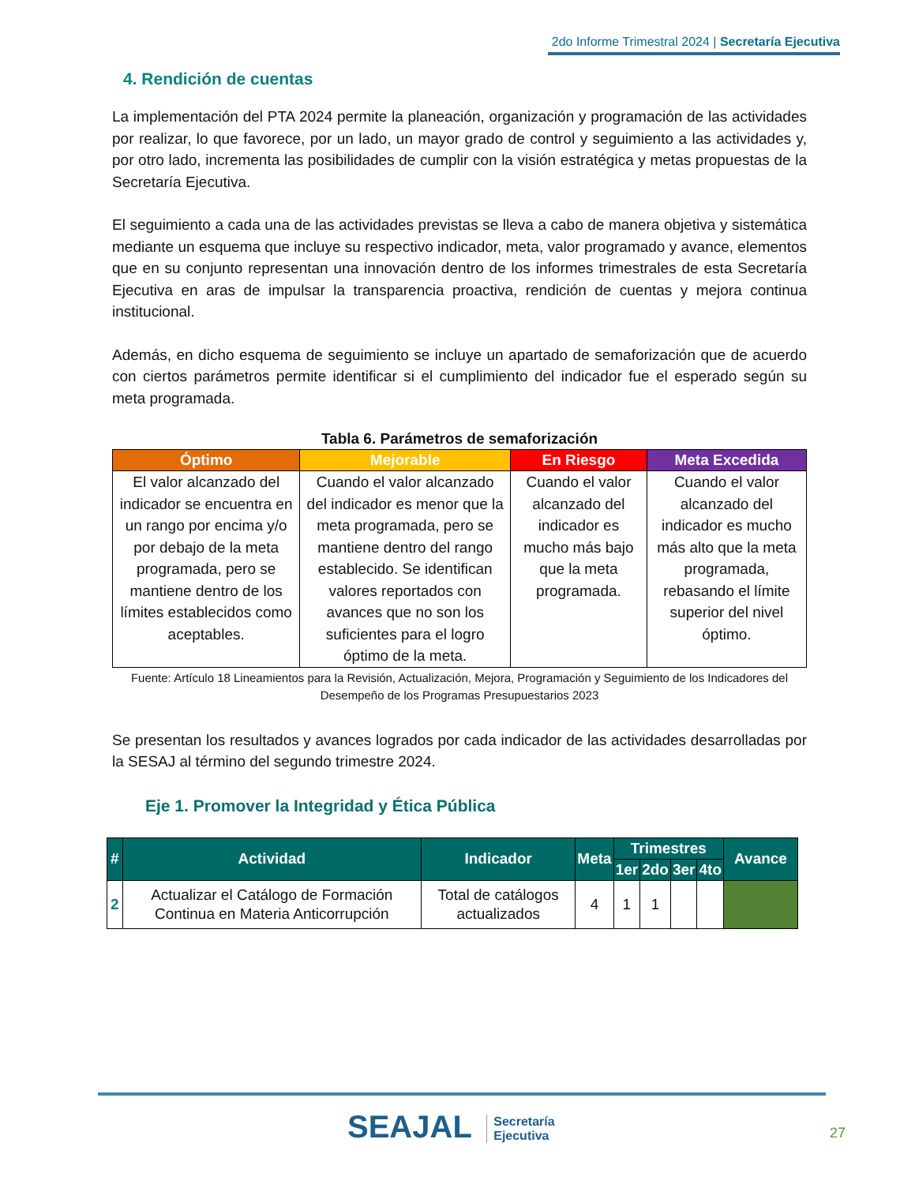2do Informe Trimestral 2024 | Secretaría Ejecutiva
4. Rendición de cuentas
La implementación del PTA 2024 permite la planeación, organización y programación de las actividades por realizar, lo que favorece, por un lado, un mayor grado de control y seguimiento a las actividades y, por otro lado, incrementa las posibilidades de cumplir con la visión estratégica y metas propuestas de la Secretaría Ejecutiva.
El seguimiento a cada una de las actividades previstas se lleva a cabo de manera objetiva y sistemática mediante un esquema que incluye su respectivo indicador, meta, valor programado y avance, elementos que en su conjunto representan una innovación dentro de los informes trimestrales de esta Secretaría Ejecutiva en aras de impulsar la transparencia proactiva, rendición de cuentas y mejora continua institucional.
Además, en dicho esquema de seguimiento se incluye un apartado de semaforización que de acuerdo con ciertos parámetros permite identificar si el cumplimiento del indicador fue el esperado según su meta programada.
Tabla 6. Parámetros de semaforización
| Óptimo | Mejorable | En Riesgo | Meta Excedida |
| --- | --- | --- | --- |
| El valor alcanzado del indicador se encuentra en un rango por encima y/o por debajo de la meta programada, pero se mantiene dentro de los límites establecidos como aceptables. | Cuando el valor alcanzado del indicador es menor que la meta programada, pero se mantiene dentro del rango establecido. Se identifican valores reportados con avances que no son los suficientes para el logro óptimo de la meta. | Cuando el valor alcanzado del indicador es mucho más bajo que la meta programada. | Cuando el valor alcanzado del indicador es mucho más alto que la meta programada, rebasando el límite superior del nivel óptimo. |
Fuente: Artículo 18 Lineamientos para la Revisión, Actualización, Mejora, Programación y Seguimiento de los Indicadores del Desempeño de los Programas Presupuestarios 2023
Se presentan los resultados y avances logrados por cada indicador de las actividades desarrolladas por la SESAJ al término del segundo trimestre 2024.
Eje 1. Promover la Integridad y Ética Pública
| # | Actividad | Indicador | Meta | Trimestres | | | | Avance |
| --- | --- | --- | --- | --- | --- | --- | --- | --- |
| | | | | 1er | 2do | 3er | 4to | |
| 2 | Actualizar el Catálogo de Formación Continua en Materia Anticorrupción | Total de catálogos actualizados | 4 | 1 | 1 | | | |
SEAJAL Secretaría
Ejecutiva
27